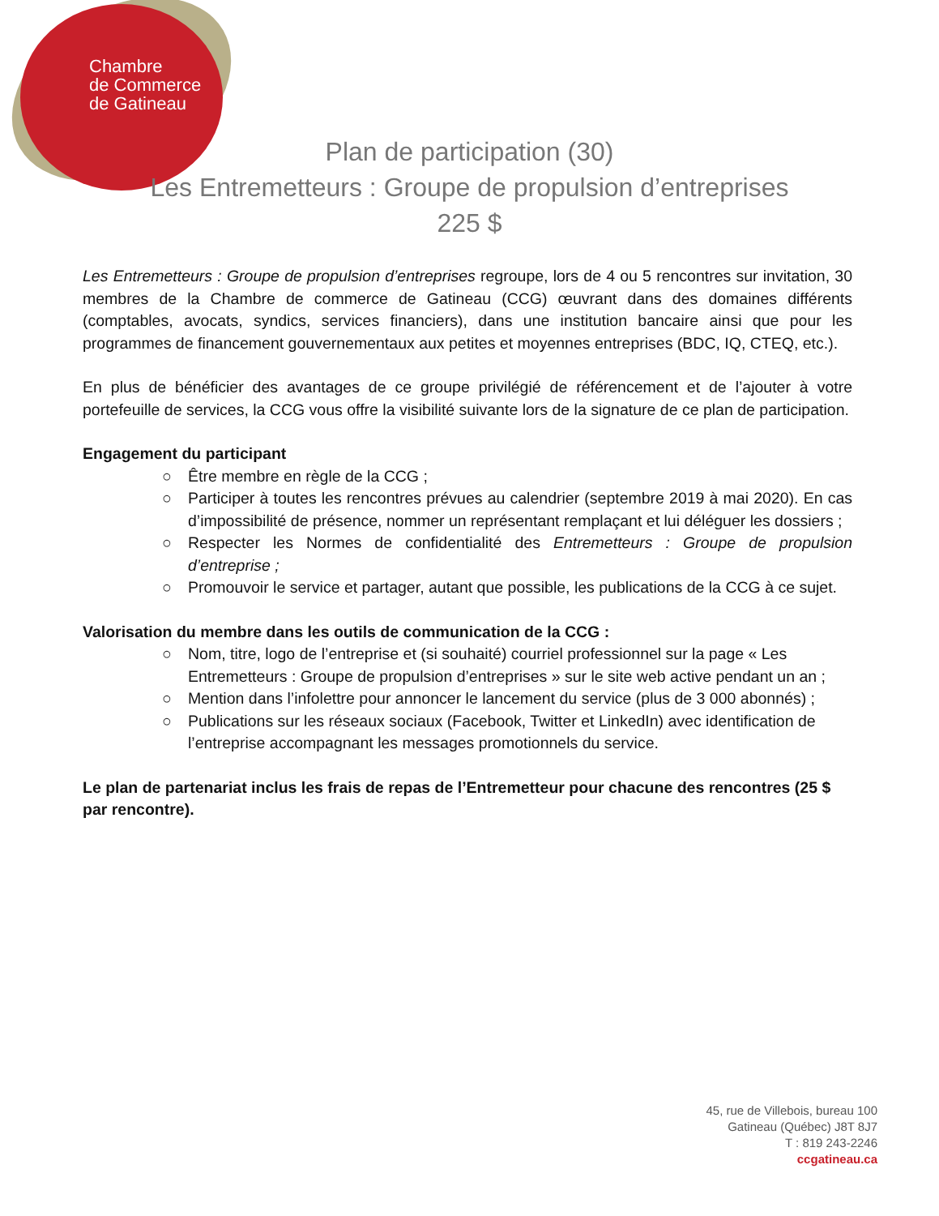Chambre
de Commerce
de Gatineau
Plan de participation (30)
Les Entremetteurs : Groupe de propulsion d’entreprises
225 $
Les Entremetteurs : Groupe de propulsion d’entreprises regroupe, lors de 4 ou 5 rencontres sur invitation, 30 membres de la Chambre de commerce de Gatineau (CCG) œuvrant dans des domaines différents (comptables, avocats, syndics, services financiers), dans une institution bancaire ainsi que pour les programmes de financement gouvernementaux aux petites et moyennes entreprises (BDC, IQ, CTEQ, etc.).
En plus de bénéficier des avantages de ce groupe privilégié de référencement et de l’ajouter à votre portefeuille de services, la CCG vous offre la visibilité suivante lors de la signature de ce plan de participation.
Engagement du participant
○ Être membre en règle de la CCG ;
○ Participer à toutes les rencontres prévues au calendrier (septembre 2019 à mai 2020). En cas d’impossibilité de présence, nommer un représentant remplaçant et lui déléguer les dossiers ;
○ Respecter les Normes de confidentialité des Entremetteurs : Groupe de propulsion d’entreprise ;
○ Promouvoir le service et partager, autant que possible, les publications de la CCG à ce sujet.
Valorisation du membre dans les outils de communication de la CCG :
○ Nom, titre, logo de l’entreprise et (si souhaité) courriel professionnel sur la page « Les Entremetteurs : Groupe de propulsion d’entreprises » sur le site web active pendant un an ;
○ Mention dans l’infolettre pour annoncer le lancement du service (plus de 3 000 abonnés) ;
○ Publications sur les réseaux sociaux (Facebook, Twitter et LinkedIn) avec identification de l’entreprise accompagnant les messages promotionnels du service.
Le plan de partenariat inclus les frais de repas de l’Entremetteur pour chacune des rencontres (25 $ par rencontre).
45, rue de Villebois, bureau 100
Gatineau (Québec) J8T 8J7
T : 819 243-2246
ccgatineau.ca